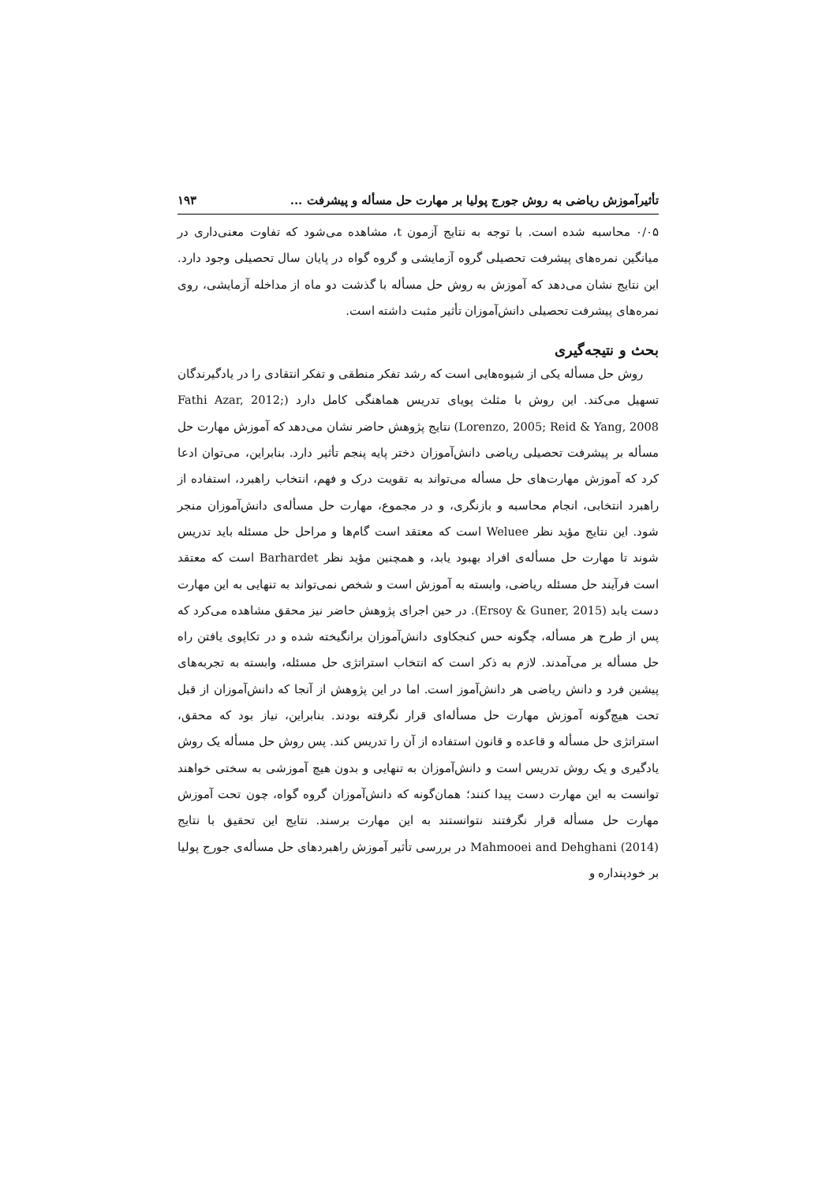تأثیرآموزش ریاضی به روش جورج پولیا بر مهارت حل مسأله و پیشرفت ... ۱۹۳
۰/۰۵ محاسبه شده است. با توجه به نتایج آزمون t، مشاهده می‌شود که تفاوت معنی‌داری در میانگین نمره‌های پیشرفت تحصیلی گروه آزمایشی و گروه گواه در پایان سال تحصیلی وجود دارد. این نتایج نشان می‌دهد که آموزش به روش حل مسأله با گذشت دو ماه از مداخله آزمایشی، روی نمره‌های پیشرفت تحصیلی دانش‌آموزان تأثیر مثبت داشته است.
بحث و نتیجه‌گیری
روش حل مسأله یکی از شیوه‌هایی است که رشد تفکر منطقی و تفکر انتقادی را در یادگیرندگان تسهیل می‌کند. این روش با مثلث پویای تدریس هماهنگی کامل دارد (Fathi Azar, 2012; Lorenzo, 2005; Reid & Yang, 2008) نتایج پژوهش حاضر نشان می‌دهد که آموزش مهارت حل مسأله بر پیشرفت تحصیلی ریاضی دانش‌آموزان دختر پایه پنجم تأثیر دارد. بنابراین، می‌توان ادعا کرد که آموزش مهارت‌های حل مسأله می‌تواند به تقویت درک و فهم، انتخاب راهبرد، استفاده از راهبرد انتخابی، انجام محاسبه و بازنگری، و در مجموع، مهارت حل مسأله‌ی دانش‌آموزان منجر شود. این نتایج مؤید نظر Weluee است که معتقد است گام‌ها و مراحل حل مسئله باید تدریس شوند تا مهارت حل مسأله‌ی افراد بهبود یابد، و همچنین مؤید نظر Barhardet است که معتقد است فرآیند حل مسئله ریاضی، وابسته به آموزش است و شخص نمی‌تواند به تنهایی به این مهارت دست یابد (Ersoy & Guner, 2015). در حین اجرای پژوهش حاضر نیز محقق مشاهده می‌کرد که پس از طرح هر مسأله، چگونه حس کنجکاوی دانش‌آموزان برانگیخته شده و در تکاپوی یافتن راه حل مسأله بر می‌آمدند. لازم به ذکر است که انتخاب استراتژی حل مسئله، وابسته به تجربه‌های پیشین فرد و دانش ریاضی هر دانش‌آموز است. اما در این پژوهش از آنجا که دانش‌آموزان از قبل تحت هیچ‌گونه آموزش مهارت حل مسأله‌ای قرار نگرفته بودند. بنابراین، نیاز بود که محقق، استراتژی حل مسأله و قاعده و قانون استفاده از آن را تدریس کند. پس روش حل مسأله یک روش یادگیری و یک روش تدریس است و دانش‌آموزان به تنهایی و بدون هیچ آموزشی به سختی خواهند توانست به این مهارت دست پیدا کنند؛ همان‌گونه که دانش‌آموزان گروه گواه، چون تحت آموزش مهارت حل مسأله قرار نگرفتند نتوانستند به این مهارت برسند. نتایج این تحقیق با نتایج Mahmooei and Dehghani (2014) در بررسی تأثیر آموزش راهبردهای حل مسأله‌ی جورج پولیا بر خودپنداره و